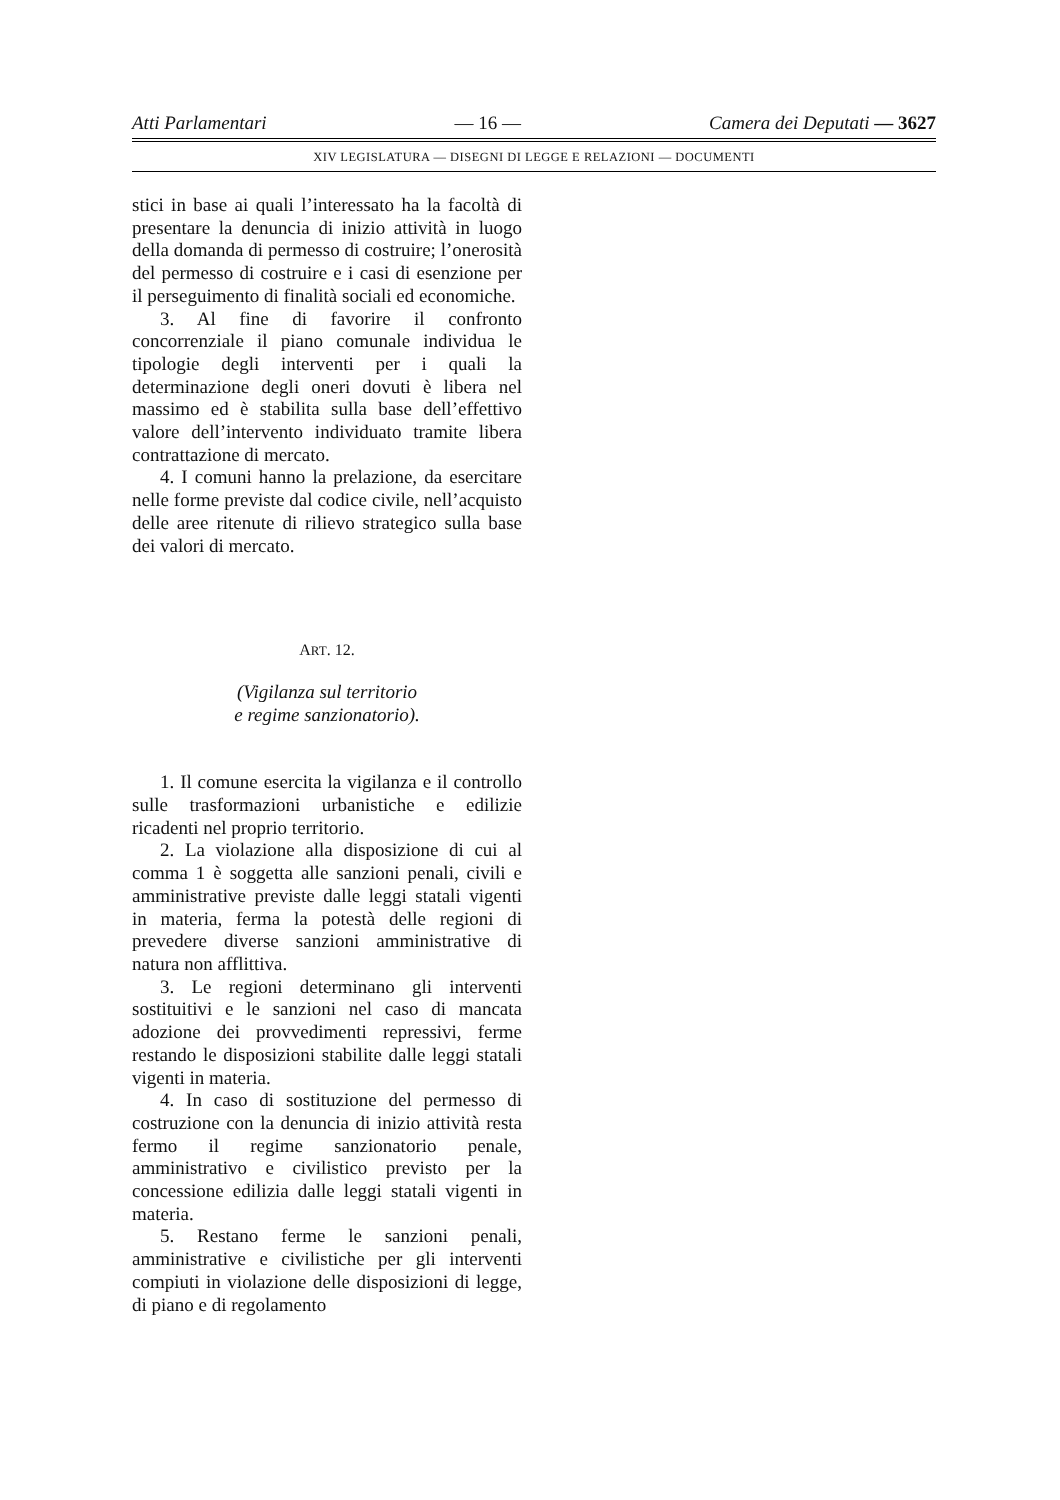Atti Parlamentari — 16 — Camera dei Deputati — 3627
XIV LEGISLATURA — DISEGNI DI LEGGE E RELAZIONI — DOCUMENTI
stici in base ai quali l’interessato ha la facoltà di presentare la denuncia di inizio attività in luogo della domanda di permesso di costruire; l’onerosità del permesso di costruire e i casi di esenzione per il perseguimento di finalità sociali ed economiche.
3. Al fine di favorire il confronto concorrenziale il piano comunale individua le tipologie degli interventi per i quali la determinazione degli oneri dovuti è libera nel massimo ed è stabilita sulla base dell’effettivo valore dell’intervento individuato tramite libera contrattazione di mercato.
4. I comuni hanno la prelazione, da esercitare nelle forme previste dal codice civile, nell’acquisto delle aree ritenute di rilievo strategico sulla base dei valori di mercato.
ART. 12.
(Vigilanza sul territorio
e regime sanzionatorio).
1. Il comune esercita la vigilanza e il controllo sulle trasformazioni urbanistiche e edilizie ricadenti nel proprio territorio.
2. La violazione alla disposizione di cui al comma 1 è soggetta alle sanzioni penali, civili e amministrative previste dalle leggi statali vigenti in materia, ferma la potestà delle regioni di prevedere diverse sanzioni amministrative di natura non afflittiva.
3. Le regioni determinano gli interventi sostituitivi e le sanzioni nel caso di mancata adozione dei provvedimenti repressivi, ferme restando le disposizioni stabilite dalle leggi statali vigenti in materia.
4. In caso di sostituzione del permesso di costruzione con la denuncia di inizio attività resta fermo il regime sanzionatorio penale, amministrativo e civilistico previsto per la concessione edilizia dalle leggi statali vigenti in materia.
5. Restano ferme le sanzioni penali, amministrative e civilistiche per gli interventi compiuti in violazione delle disposizioni di legge, di piano e di regolamento